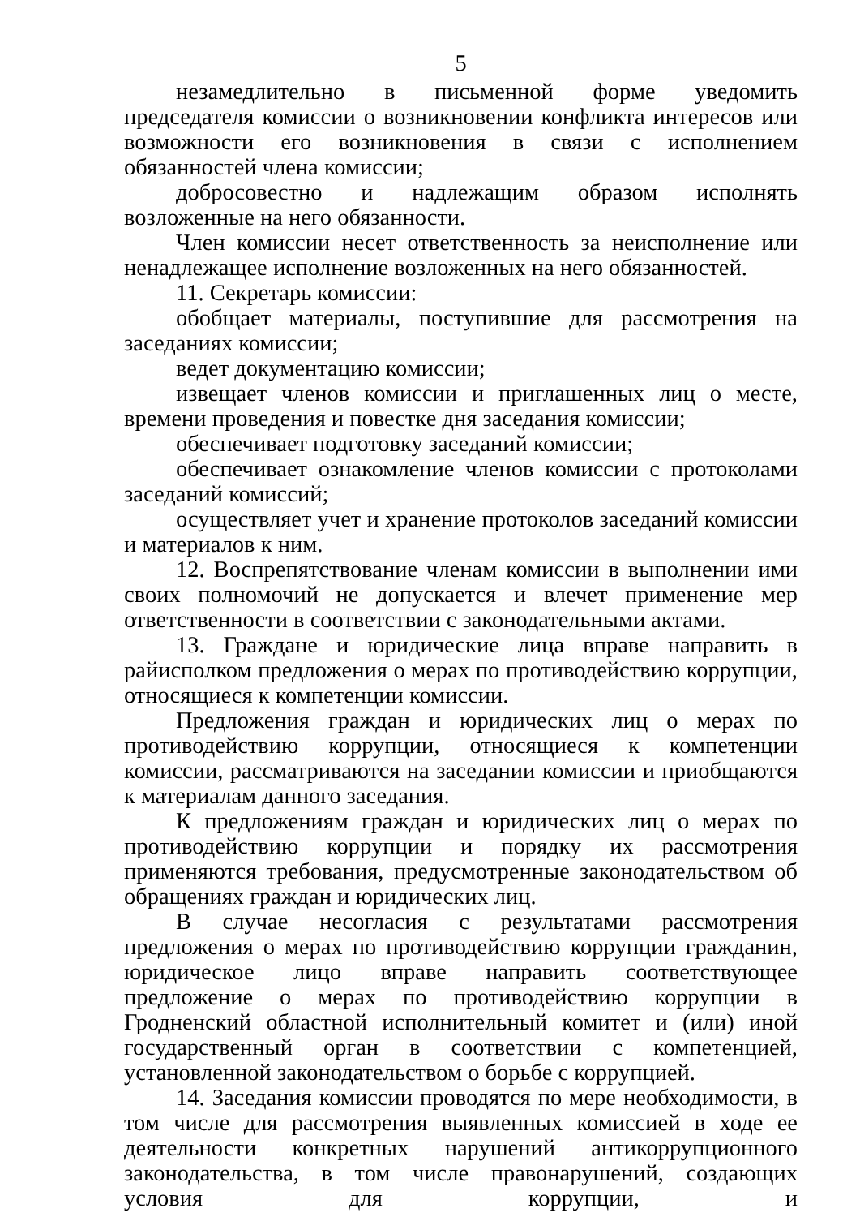5
незамедлительно в письменной форме уведомить председателя комиссии о возникновении конфликта интересов или возможности его возникновения в связи с исполнением обязанностей члена комиссии;
добросовестно и надлежащим образом исполнять возложенные на него обязанности.
Член комиссии несет ответственность за неисполнение или ненадлежащее исполнение возложенных на него обязанностей.
11. Секретарь комиссии:
обобщает материалы, поступившие для рассмотрения на заседаниях комиссии;
ведет документацию комиссии;
извещает членов комиссии и приглашенных лиц о месте, времени проведения и повестке дня заседания комиссии;
обеспечивает подготовку заседаний комиссии;
обеспечивает ознакомление членов комиссии с протоколами заседаний комиссий;
осуществляет учет и хранение протоколов заседаний комиссии и материалов к ним.
12. Воспрепятствование членам комиссии в выполнении ими своих полномочий не допускается и влечет применение мер ответственности в соответствии с законодательными актами.
13. Граждане и юридические лица вправе направить в райисполком предложения о мерах по противодействию коррупции, относящиеся к компетенции комиссии.
Предложения граждан и юридических лиц о мерах по противодействию коррупции, относящиеся к компетенции комиссии, рассматриваются на заседании комиссии и приобщаются к материалам данного заседания.
К предложениям граждан и юридических лиц о мерах по противодействию коррупции и порядку их рассмотрения применяются требования, предусмотренные законодательством об обращениях граждан и юридических лиц.
В случае несогласия с результатами рассмотрения предложения о мерах по противодействию коррупции гражданин, юридическое лицо вправе направить соответствующее предложение о мерах по противодействию коррупции в Гродненский областной исполнительный комитет и (или) иной государственный орган в соответствии с компетенцией, установленной законодательством о борьбе с коррупцией.
14. Заседания комиссии проводятся по мере необходимости, в том числе для рассмотрения выявленных комиссией в ходе ее деятельности конкретных нарушений антикоррупционного законодательства, в том числе правонарушений, создающих условия для коррупции, и